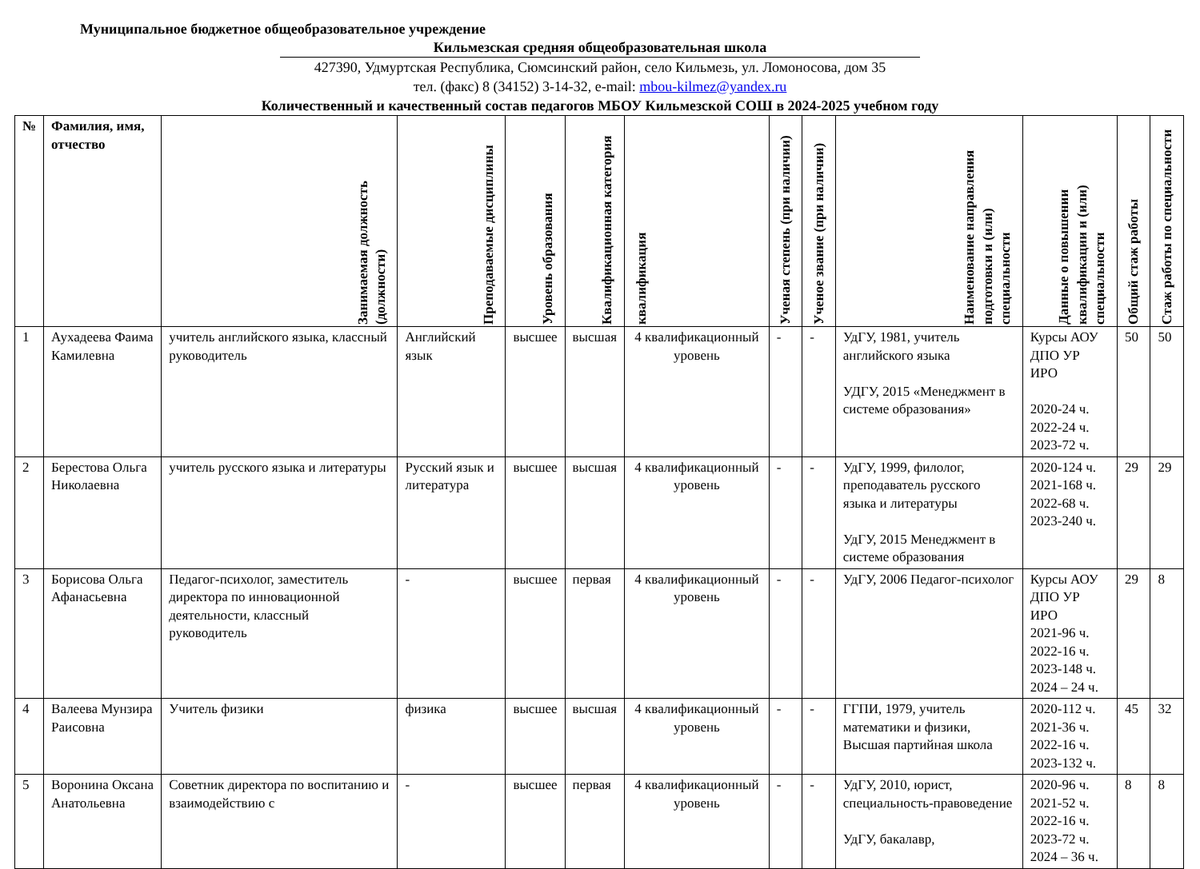Муниципальное бюджетное общеобразовательное учреждение
Кильмезская средняя общеобразовательная школа
427390, Удмуртская Республика, Сюмсинский район, село Кильмезь, ул. Ломоносова, дом 35
тел. (факс) 8 (34152) 3-14-32, e-mail: mbou-kilmez@yandex.ru
Количественный и качественный состав педагогов МБОУ Кильмезской СОШ в 2024-2025 учебном году
| № | Фамилия, имя, отчество | Занимаемая должность (должности) | Преподаваемые дисциплины | Уровень образования | Квалификационная категория | квалификация | Ученая степень (при наличии) | Ученое звание (при наличии) | Наименование направления подготовки и (или) специальности | Данные о повышении квалификации и (или) специальности | Общий стаж работы | Стаж работы по специальности |
| --- | --- | --- | --- | --- | --- | --- | --- | --- | --- | --- | --- | --- |
| 1 | Аухадеева Фаима Камилевна | учитель английского языка, классный руководитель | Английский язык | высшее | высшая | 4 квалификационный уровень | - | - | УдГУ, 1981, учитель английского языка УДГУ, 2015 «Менеджмент в системе образования» | Курсы АОУ ДПО УР ИРО 2020-24 ч. 2022-24 ч. 2023-72 ч. | 50 | 50 |
| 2 | Берестова Ольга Николаевна | учитель русского языка и литературы | Русский язык и литература | высшее | высшая | 4 квалификационный уровень | - | - | УдГУ, 1999, филолог, преподаватель русского языка и литературы УдГУ, 2015 Менеджмент в системе образования | 2020-124 ч. 2021-168 ч. 2022-68 ч. 2023-240 ч. | 29 | 29 |
| 3 | Борисова Ольга Афанасьевна | Педагог-психолог, заместитель директора по инновационной деятельности, классный руководитель | - | высшее | первая | 4 квалификационный уровень | - | - | УдГУ, 2006 Педагог-психолог | Курсы АОУ ДПО УР ИРО 2021-96 ч. 2022-16 ч. 2023-148 ч. 2024 – 24 ч. | 29 | 8 |
| 4 | Валеева Мунзира Раисовна | Учитель физики | физика | высшее | высшая | 4 квалификационный уровень | - | - | ГГПИ, 1979, учитель математики и физики, Высшая партийная школа | 2020-112 ч. 2021-36 ч. 2022-16 ч. 2023-132 ч. | 45 | 32 |
| 5 | Воронина Оксана Анатольевна | Советник директора по воспитанию и взаимодействию с | - | высшее | первая | 4 квалификационный уровень | - | - | УдГУ, 2010, юрист, специальность-правоведение УдГУ, бакалавр, | 2020-96 ч. 2021-52 ч. 2022-16 ч. 2023-72 ч. 2024 – 36 ч. | 8 | 8 |